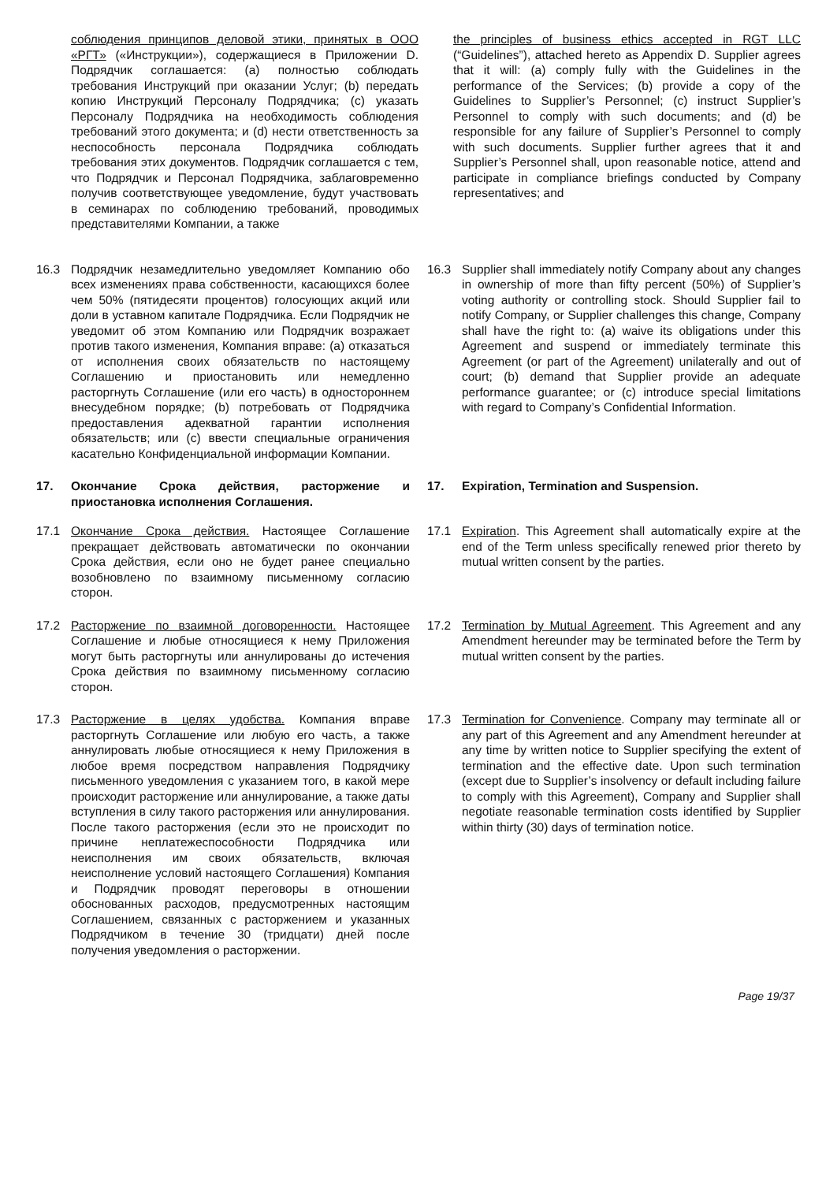соблюдения принципов деловой этики, принятых в ООО «РГТ» («Инструкции»), содержащиеся в Приложении D. Подрядчик соглашается: (a) полностью соблюдать требования Инструкций при оказании Услуг; (b) передать копию Инструкций Персоналу Подрядчика; (c) указать Персоналу Подрядчика на необходимость соблюдения требований этого документа; и (d) нести ответственность за неспособность персонала Подрядчика соблюдать требования этих документов. Подрядчик соглашается с тем, что Подрядчик и Персонал Подрядчика, заблаговременно получив соответствующее уведомление, будут участвовать в семинарах по соблюдению требований, проводимых представителями Компании, а также
the principles of business ethics accepted in RGT LLC (“Guidelines”), attached hereto as Appendix D. Supplier agrees that it will: (a) comply fully with the Guidelines in the performance of the Services; (b) provide a copy of the Guidelines to Supplier’s Personnel; (c) instruct Supplier’s Personnel to comply with such documents; and (d) be responsible for any failure of Supplier’s Personnel to comply with such documents. Supplier further agrees that it and Supplier’s Personnel shall, upon reasonable notice, attend and participate in compliance briefings conducted by Company representatives; and
16.3 Подрядчик незамедлительно уведомляет Компанию обо всех изменениях права собственности, касающихся более чем 50% (пятидесяти процентов) голосующих акций или доли в уставном капитале Подрядчика. Если Подрядчик не уведомит об этом Компанию или Подрядчик возражает против такого изменения, Компания вправе: (a) отказаться от исполнения своих обязательств по настоящему Соглашению и приостановить или немедленно расторгнуть Соглашение (или его часть) в одностороннем внесудебном порядке; (b) потребовать от Подрядчика предоставления адекватной гарантии исполнения обязательств; или (c) ввести специальные ограничения касательно Конфиденциальной информации Компании.
16.3 Supplier shall immediately notify Company about any changes in ownership of more than fifty percent (50%) of Supplier’s voting authority or controlling stock. Should Supplier fail to notify Company, or Supplier challenges this change, Company shall have the right to: (a) waive its obligations under this Agreement and suspend or immediately terminate this Agreement (or part of the Agreement) unilaterally and out of court; (b) demand that Supplier provide an adequate performance guarantee; or (c) introduce special limitations with regard to Company’s Confidential Information.
17. Окончание Срока действия, расторжение и приостановка исполнения Соглашения.
17. Expiration, Termination and Suspension.
17.1 Окончание Срока действия. Настоящее Соглашение прекращает действовать автоматически по окончании Срока действия, если оно не будет ранее специально возобновлено по взаимному письменному согласию сторон.
17.1 Expiration. This Agreement shall automatically expire at the end of the Term unless specifically renewed prior thereto by mutual written consent by the parties.
17.2 Расторжение по взаимной договоренности. Настоящее Соглашение и любые относящиеся к нему Приложения могут быть расторгнуты или аннулированы до истечения Срока действия по взаимному письменному согласию сторон.
17.2 Termination by Mutual Agreement. This Agreement and any Amendment hereunder may be terminated before the Term by mutual written consent by the parties.
17.3 Расторжение в целях удобства. Компания вправе расторгнуть Соглашение или любую его часть, а также аннулировать любые относящиеся к нему Приложения в любое время посредством направления Подрядчику письменного уведомления с указанием того, в какой мере происходит расторжение или аннулирование, а также даты вступления в силу такого расторжения или аннулирования. После такого расторжения (если это не происходит по причине неплатежеспособности Подрядчика или неисполнения им своих обязательств, включая неисполнение условий настоящего Соглашения) Компания и Подрядчик проводят переговоры в отношении обоснованных расходов, предусмотренных настоящим Соглашением, связанных с расторжением и указанных Подрядчиком в течение 30 (тридцати) дней после получения уведомления о расторжении.
17.3 Termination for Convenience. Company may terminate all or any part of this Agreement and any Amendment hereunder at any time by written notice to Supplier specifying the extent of termination and the effective date. Upon such termination (except due to Supplier’s insolvency or default including failure to comply with this Agreement), Company and Supplier shall negotiate reasonable termination costs identified by Supplier within thirty (30) days of termination notice.
Page 19/37